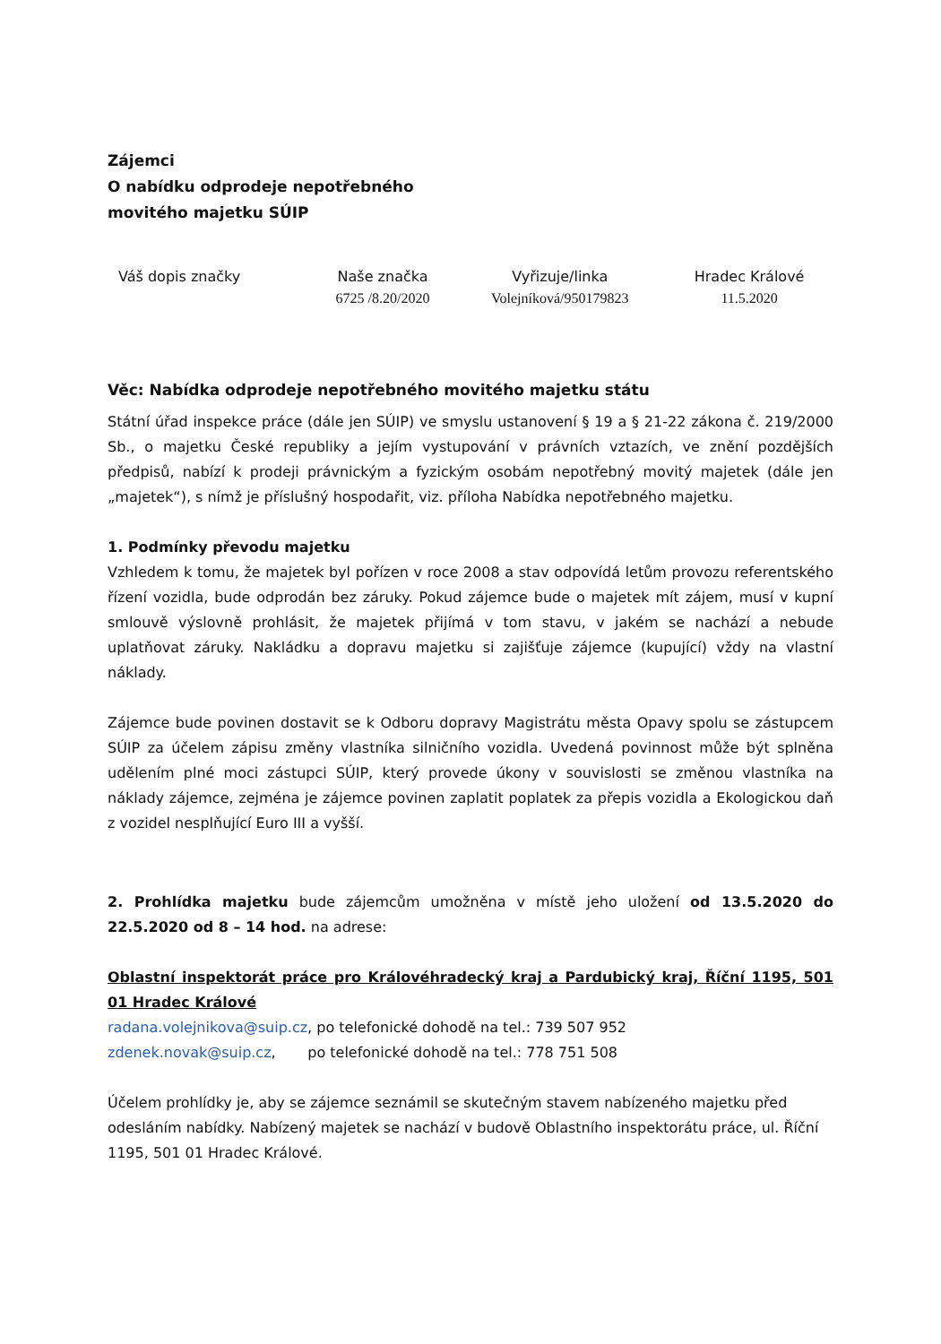Zájemci
O nabídku odprodeje nepotřebného
movitého majetku SÚIP
| Váš dopis značky | Naše značka 6725 /8.20/2020 | Vyřizuje/linka Volejníková/950179823 | Hradec Králové 11.5.2020 |
Věc: Nabídka odprodeje nepotřebného movitého majetku státu
Státní úřad inspekce práce (dále jen SÚIP) ve smyslu ustanovení § 19 a § 21-22 zákona č. 219/2000 Sb., o majetku České republiky a jejím vystupování v právních vztazích, ve znění pozdějších předpisů, nabízí k prodeji právnickým a fyzickým osobám nepotřebný movitý majetek (dále jen „majetek“), s nímž je příslušný hospodařit, viz. příloha Nabídka nepotřebného majetku.
1. Podmínky převodu majetku
Vzhledem k tomu, že majetek byl pořízen v roce 2008 a stav odpovídá letům provozu referentského řízení vozidla, bude odprodán bez záruky. Pokud zájemce bude o majetek mít zájem, musí v kupní smlouvě výslovně prohlásit, že majetek přijímá v tom stavu, v jakém se nachází a nebude uplatňovat záruky. Nakládku a dopravu majetku si zajišťuje zájemce (kupující) vždy na vlastní náklady.
Zájemce bude povinen dostavit se k Odboru dopravy Magistrátu města Opavy spolu se zástupcem SÚIP za účelem zápisu změny vlastníka silničního vozidla. Uvedená povinnost může být splněna udělením plné moci zástupci SÚIP, který provede úkony v souvislosti se změnou vlastníka na náklady zájemce, zejména je zájemce povinen zaplatit poplatek za přepis vozidla a Ekologickou daň z vozidel nesplňující Euro III a vyšší.
2. Prohlídka majetku bude zájemcům umožněna v místě jeho uložení od 13.5.2020 do 22.5.2020 od 8 – 14 hod. na adrese:
Oblastní inspektorát práce pro Královéhradecký kraj a Pardubický kraj, Říční 1195, 501 01 Hradec Králové
radana.volejnikova@suip.cz, po telefonické dohodě na tel.: 739 507 952
zdenek.novak@suip.cz, po telefonické dohodě na tel.: 778 751 508
Účelem prohlídky je, aby se zájemce seznámil se skutečným stavem nabízeného majetku před odesláním nabídky. Nabízený majetek se nachází v budově Oblastního inspektorátu práce, ul. Říční 1195, 501 01 Hradec Králové.